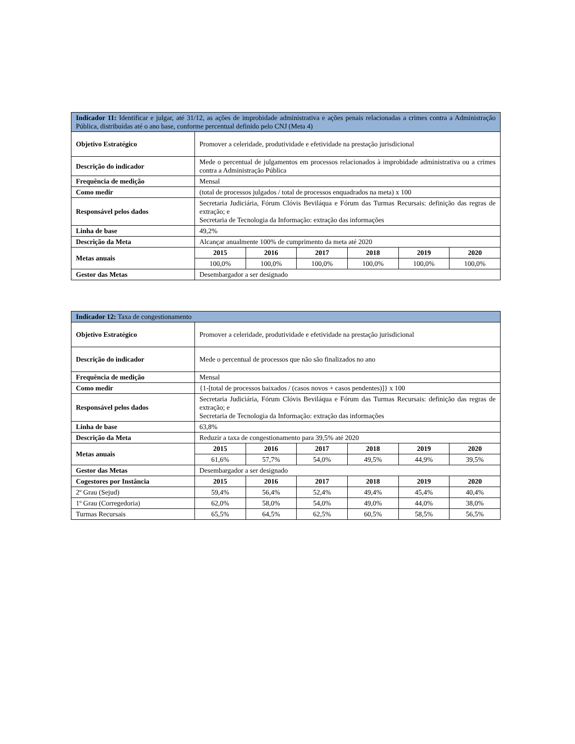| Indicador 11: Identificar e julgar, até 31/12, as ações de improbidade administrativa e ações penais relacionadas a crimes contra a Administração Pública, distribuídas até o ano base, conforme percentual definido pelo CNJ (Meta 4) | | | | | | |
| --- | --- | --- | --- | --- | --- | --- |
| Objetivo Estratégico | Promover a celeridade, produtividade e efetividade na prestação jurisdicional | | | | | |
| Descrição do indicador | Mede o percentual de julgamentos em processos relacionados à improbidade administrativa ou a crimes contra a Administração Pública | | | | | |
| Frequência de medição | Mensal | | | | | |
| Como medir | (total de processos julgados / total de processos enquadrados na meta) x 100 | | | | | |
| Responsável pelos dados | Secretaria Judiciária, Fórum Clóvis Beviláqua e Fórum das Turmas Recursais: definição das regras de extração; e Secretaria de Tecnologia da Informação: extração das informações | | | | | |
| Linha de base | 49,2% | | | | | |
| Descrição da Meta | Alcançar anualmente 100% de cumprimento da meta até 2020 | | | | | |
| Metas anuais | 2015 | 2016 | 2017 | 2018 | 2019 | 2020 |
| | 100,0% | 100,0% | 100,0% | 100,0% | 100,0% | 100,0% |
| Gestor das Metas | Desembargador a ser designado | | | | | |
| Indicador 12: Taxa de congestionamento | | | | | | |
| --- | --- | --- | --- | --- | --- | --- |
| Objetivo Estratégico | Promover a celeridade, produtividade e efetividade na prestação jurisdicional | | | | | |
| Descrição do indicador | Mede o percentual de processos que não são finalizados no ano | | | | | |
| Frequência de medição | Mensal | | | | | |
| Como medir | {1-[total de processos baixados / (casos novos + casos pendentes)]} x 100 | | | | | |
| Responsável pelos dados | Secretaria Judiciária, Fórum Clóvis Beviláqua e Fórum das Turmas Recursais: definição das regras de extração; e Secretaria de Tecnologia da Informação: extração das informações | | | | | |
| Linha de base | 63,8% | | | | | |
| Descrição da Meta | Reduzir a taxa de congestionamento para 39,5% até 2020 | | | | | |
| Metas anuais | 2015 | 2016 | 2017 | 2018 | 2019 | 2020 |
| | 61,6% | 57,7% | 54,0% | 49,5% | 44,9% | 39,5% |
| Gestor das Metas | Desembargador a ser designado | | | | | |
| Cogestores por Instância | 2015 | 2016 | 2017 | 2018 | 2019 | 2020 |
| 2º Grau (Sejud) | 59,4% | 56,4% | 52,4% | 49,4% | 45,4% | 40,4% |
| 1º Grau (Corregedoria) | 62,0% | 58,0% | 54,0% | 49,0% | 44,0% | 38,0% |
| Turmas Recursais | 65,5% | 64,5% | 62,5% | 60,5% | 58,5% | 56,5% |